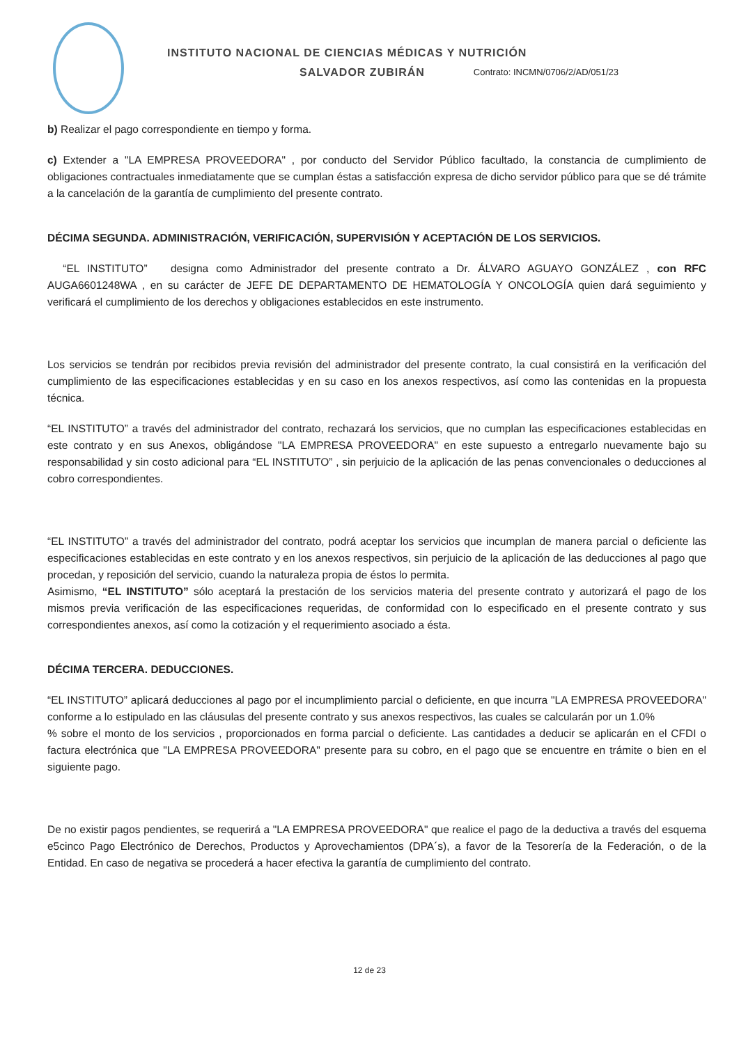INSTITUTO NACIONAL DE CIENCIAS MÉDICAS Y NUTRICIÓN
SALVADOR ZUBIRÁN Contrato: INCMN/0706/2/AD/051/23
b) Realizar el pago correspondiente en tiempo y forma.
c) Extender a "LA EMPRESA PROVEEDORA" , por conducto del Servidor Público facultado, la constancia de cumplimiento de obligaciones contractuales inmediatamente que se cumplan éstas a satisfacción expresa de dicho servidor público para que se dé trámite a la cancelación de la garantía de cumplimiento del presente contrato.
DÉCIMA SEGUNDA. ADMINISTRACIÓN, VERIFICACIÓN, SUPERVISIÓN Y ACEPTACIÓN DE LOS SERVICIOS.
“EL INSTITUTO” designa como Administrador del presente contrato a Dr. ÁLVARO AGUAYO GONZÁLEZ , con RFC AUGA6601248WA , en su carácter de JEFE DE DEPARTAMENTO DE HEMATOLOGÍA Y ONCOLOGÍA quien dará seguimiento y verificará el cumplimiento de los derechos y obligaciones establecidos en este instrumento.
Los servicios se tendrán por recibidos previa revisión del administrador del presente contrato, la cual consistirá en la verificación del cumplimiento de las especificaciones establecidas y en su caso en los anexos respectivos, así como las contenidas en la propuesta técnica.
“EL INSTITUTO” a través del administrador del contrato, rechazará los servicios, que no cumplan las especificaciones establecidas en este contrato y en sus Anexos, obligándose "LA EMPRESA PROVEEDORA" en este supuesto a entregarlo nuevamente bajo su responsabilidad y sin costo adicional para “EL INSTITUTO” , sin perjuicio de la aplicación de las penas convencionales o deducciones al cobro correspondientes.
“EL INSTITUTO” a través del administrador del contrato, podrá aceptar los servicios que incumplan de manera parcial o deficiente las especificaciones establecidas en este contrato y en los anexos respectivos, sin perjuicio de la aplicación de las deducciones al pago que procedan, y reposición del servicio, cuando la naturaleza propia de éstos lo permita.
Asimismo, “EL INSTITUTO” sólo aceptará la prestación de los servicios materia del presente contrato y autorizará el pago de los mismos previa verificación de las especificaciones requeridas, de conformidad con lo especificado en el presente contrato y sus correspondientes anexos, así como la cotización y el requerimiento asociado a ésta.
DÉCIMA TERCERA. DEDUCCIONES.
“EL INSTITUTO” aplicará deducciones al pago por el incumplimiento parcial o deficiente, en que incurra "LA EMPRESA PROVEEDORA" conforme a lo estipulado en las cláusulas del presente contrato y sus anexos respectivos, las cuales se calcularán por un 1.0%
% sobre el monto de los servicios , proporcionados en forma parcial o deficiente. Las cantidades a deducir se aplicarán en el CFDI o factura electrónica que "LA EMPRESA PROVEEDORA" presente para su cobro, en el pago que se encuentre en trámite o bien en el siguiente pago.
De no existir pagos pendientes, se requerirá a "LA EMPRESA PROVEEDORA" que realice el pago de la deductiva a través del esquema e5cinco Pago Electrónico de Derechos, Productos y Aprovechamientos (DPA´s), a favor de la Tesorería de la Federación, o de la Entidad. En caso de negativa se procederá a hacer efectiva la garantía de cumplimiento del contrato.
12 de 23